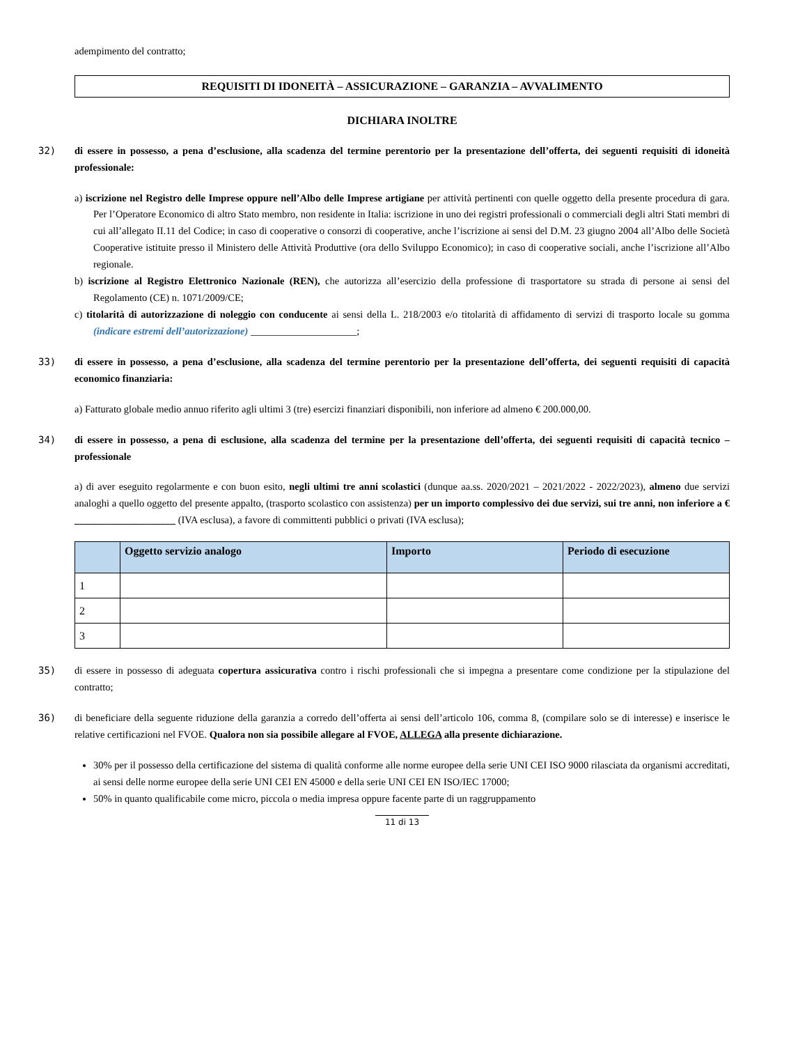adempimento del contratto;
REQUISITI DI IDONEITÀ – ASSICURAZIONE – GARANZIA – AVVALIMENTO
DICHIARA INOLTRE
32) di essere in possesso, a pena d’esclusione, alla scadenza del termine perentorio per la presentazione dell’offerta, dei seguenti requisiti di idoneità professionale:
a) iscrizione nel Registro delle Imprese oppure nell’Albo delle Imprese artigiane per attività pertinenti con quelle oggetto della presente procedura di gara. Per l’Operatore Economico di altro Stato membro, non residente in Italia: iscrizione in uno dei registri professionali o commerciali degli altri Stati membri di cui all’allegato II.11 del Codice; in caso di cooperative o consorzi di cooperative, anche l’iscrizione ai sensi del D.M. 23 giugno 2004 all’Albo delle Società Cooperative istituite presso il Ministero delle Attività Produttive (ora dello Sviluppo Economico); in caso di cooperative sociali, anche l’iscrizione all’Albo regionale.
b) iscrizione al Registro Elettronico Nazionale (REN), che autorizza all’esercizio della professione di trasportatore su strada di persone ai sensi del Regolamento (CE) n. 1071/2009/CE;
c) titolarità di autorizzazione di noleggio con conducente ai sensi della L. 218/2003 e/o titolarità di affidamento di servizi di trasporto locale su gomma (indicare estremi dell’autorizzazione) _____________________;
33) di essere in possesso, a pena d’esclusione, alla scadenza del termine perentorio per la presentazione dell’offerta, dei seguenti requisiti di capacità economico finanziaria:
a) Fatturato globale medio annuo riferito agli ultimi 3 (tre) esercizi finanziari disponibili, non inferiore ad almeno € 200.000,00.
34) di essere in possesso, a pena di esclusione, alla scadenza del termine per la presentazione dell’offerta, dei seguenti requisiti di capacità tecnico – professionale
a) di aver eseguito regolarmente e con buon esito, negli ultimi tre anni scolastici (dunque aa.ss. 2020/2021 – 2021/2022 - 2022/2023), almeno due servizi analoghi a quello oggetto del presente appalto, (trasporto scolastico con assistenza) per un importo complessivo dei due servizi, sui tre anni, non inferiore a € ____________________ (IVA esclusa), a favore di committenti pubblici o privati (IVA esclusa);
| | Oggetto servizio analogo | Importo | Periodo di esecuzione |
| --- | --- | --- | --- |
| 1 | | | |
| 2 | | | |
| 3 | | | |
35) di essere in possesso di adeguata copertura assicurativa contro i rischi professionali che si impegna a presentare come condizione per la stipulazione del contratto;
36) di beneficiare della seguente riduzione della garanzia a corredo dell’offerta ai sensi dell’articolo 106, comma 8, (compilare solo se di interesse) e inserisce le relative certificazioni nel FVOE. Qualora non sia possibile allegare al FVOE, ALLEGA alla presente dichiarazione.
30% per il possesso della certificazione del sistema di qualità conforme alle norme europee della serie UNI CEI ISO 9000 rilasciata da organismi accreditati, ai sensi delle norme europee della serie UNI CEI EN 45000 e della serie UNI CEI EN ISO/IEC 17000;
50% in quanto qualificabile come micro, piccola o media impresa oppure facente parte di un raggruppamento
11 di 13